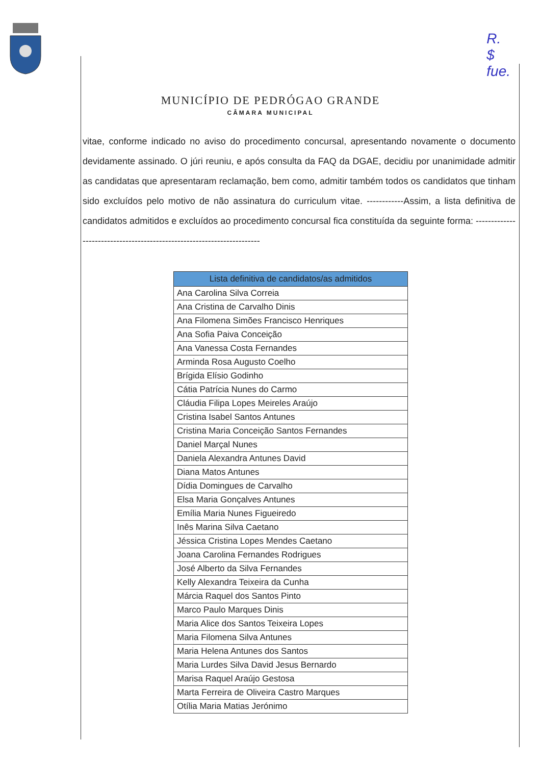R.
$
fue.
MUNICÍPIO DE PEDRÓGAO GRANDE
CÂMARA MUNICIPAL
vitae, conforme indicado no aviso do procedimento concursal, apresentando novamente o documento devidamente assinado. O júri reuniu, e após consulta da FAQ da DGAE, decidiu por unanimidade admitir as candidatas que apresentaram reclamação, bem como, admitir também todos os candidatos que tinham sido excluídos pelo motivo de não assinatura do curriculum vitae. ------------Assim, a lista definitiva de candidatos admitidos e excluídos ao procedimento concursal fica constituída da seguinte forma: -----------------------------------------------------------------------
| Lista definitiva de candidatos/as admitidos |
| --- |
| Ana Carolina Silva Correia |
| Ana Cristina de Carvalho Dinis |
| Ana Filomena Simões Francisco Henriques |
| Ana Sofia Paiva Conceição |
| Ana Vanessa Costa Fernandes |
| Arminda Rosa Augusto Coelho |
| Brígida Elísio Godinho |
| Cátia Patrícia Nunes do Carmo |
| Cláudia Filipa Lopes Meireles Araújo |
| Cristina Isabel Santos Antunes |
| Cristina Maria Conceição Santos Fernandes |
| Daniel Marçal Nunes |
| Daniela Alexandra Antunes David |
| Diana Matos Antunes |
| Dídia Domingues de Carvalho |
| Elsa Maria Gonçalves Antunes |
| Emília Maria Nunes Figueiredo |
| Inês Marina Silva Caetano |
| Jéssica Cristina Lopes Mendes Caetano |
| Joana Carolina Fernandes Rodrigues |
| José Alberto da Silva Fernandes |
| Kelly Alexandra Teixeira da Cunha |
| Márcia Raquel dos Santos Pinto |
| Marco Paulo Marques Dinis |
| Maria Alice dos Santos Teixeira Lopes |
| Maria Filomena Silva Antunes |
| Maria Helena Antunes dos Santos |
| Maria Lurdes Silva David Jesus Bernardo |
| Marisa Raquel Araújo Gestosa |
| Marta Ferreira de Oliveira Castro Marques |
| Otília Maria Matias Jerónimo |